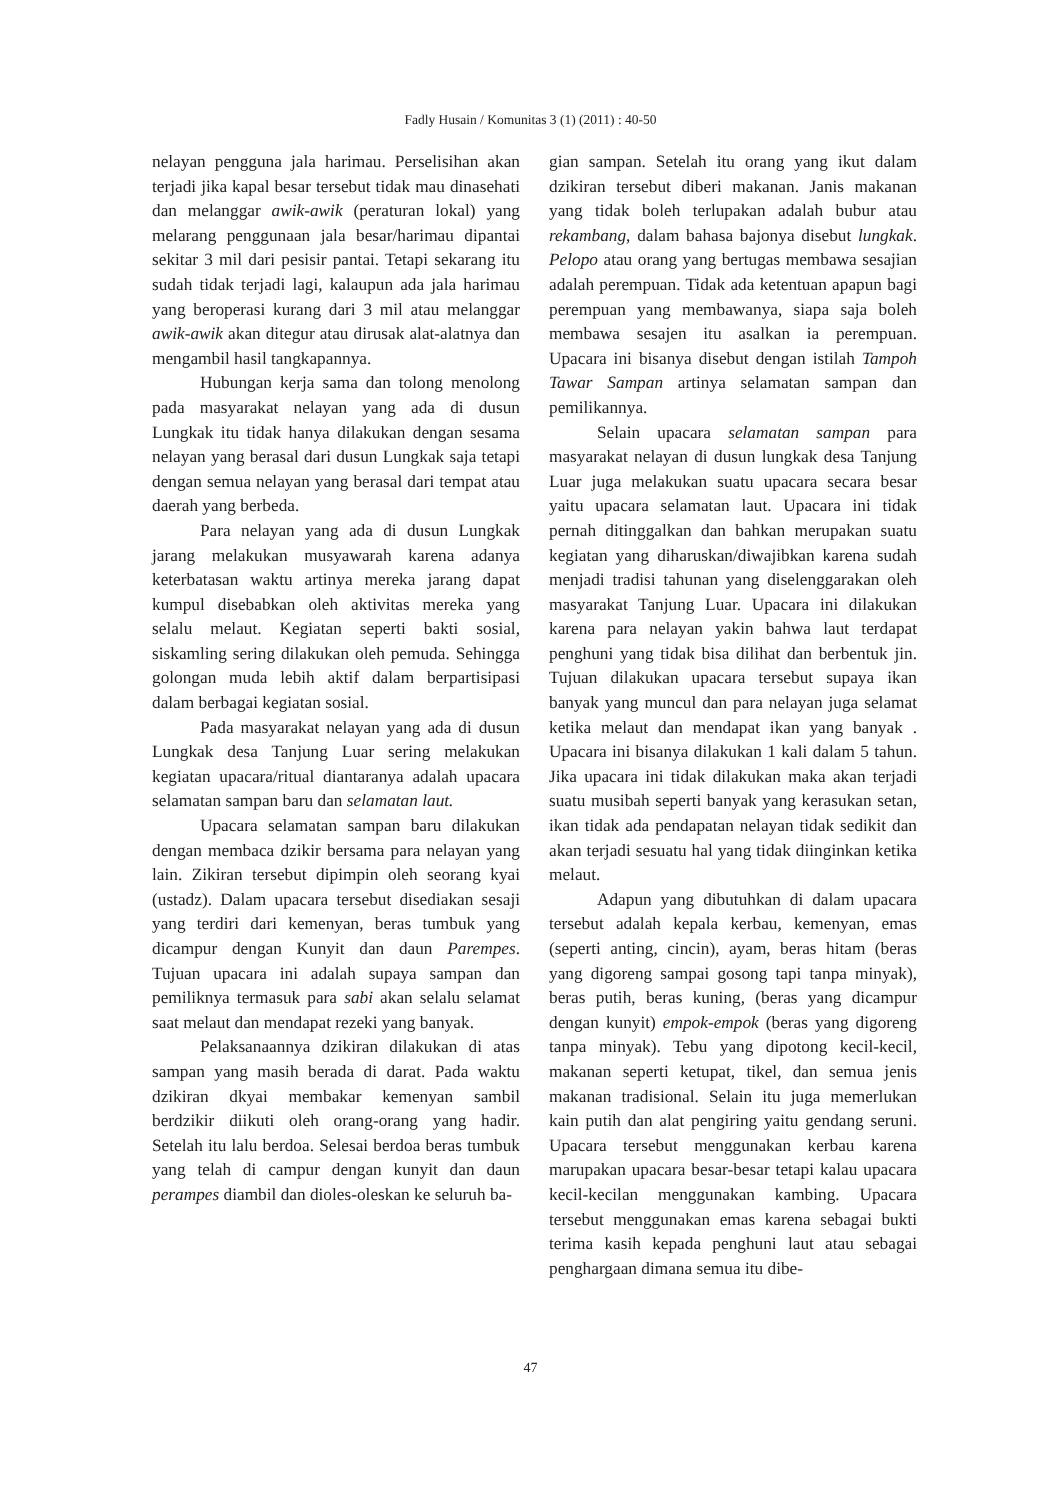Fadly Husain / Komunitas 3 (1) (2011) : 40-50
nelayan pengguna jala harimau. Perselisihan akan terjadi jika kapal besar tersebut tidak mau dinasehati dan melanggar awik-awik (peraturan lokal) yang melarang penggunaan jala besar/harimau dipantai sekitar 3 mil dari pesisir pantai. Tetapi sekarang itu sudah tidak terjadi lagi, kalaupun ada jala harimau yang beroperasi kurang dari 3 mil atau melanggar awik-awik akan ditegur atau dirusak alat-alatnya dan mengambil hasil tangkapannya.
Hubungan kerja sama dan tolong menolong pada masyarakat nelayan yang ada di dusun Lungkak itu tidak hanya dilakukan dengan sesama nelayan yang berasal dari dusun Lungkak saja tetapi dengan semua nelayan yang berasal dari tempat atau daerah yang berbeda.
Para nelayan yang ada di dusun Lungkak jarang melakukan musyawarah karena adanya keterbatasan waktu artinya mereka jarang dapat kumpul disebabkan oleh aktivitas mereka yang selalu melaut. Kegiatan seperti bakti sosial, siskamling sering dilakukan oleh pemuda. Sehingga golongan muda lebih aktif dalam berpartisipasi dalam berbagai kegiatan sosial.
Pada masyarakat nelayan yang ada di dusun Lungkak desa Tanjung Luar sering melakukan kegiatan upacara/ritual diantaranya adalah upacara selamatan sampan baru dan selamatan laut.
Upacara selamatan sampan baru dilakukan dengan membaca dzikir bersama para nelayan yang lain. Zikiran tersebut dipimpin oleh seorang kyai (ustadz). Dalam upacara tersebut disediakan sesaji yang terdiri dari kemenyan, beras tumbuk yang dicampur dengan Kunyit dan daun Parempes. Tujuan upacara ini adalah supaya sampan dan pemiliknya termasuk para sabi akan selalu selamat saat melaut dan mendapat rezeki yang banyak.
Pelaksanaannya dzikiran dilakukan di atas sampan yang masih berada di darat. Pada waktu dzikiran dkyai membakar kemenyan sambil berdzikir diikuti oleh orang-orang yang hadir. Setelah itu lalu berdoa. Selesai berdoa beras tumbuk yang telah di campur dengan kunyit dan daun perampes diambil dan dioles-oleskan ke seluruh ba-
gian sampan. Setelah itu orang yang ikut dalam dzikiran tersebut diberi makanan. Janis makanan yang tidak boleh terlupakan adalah bubur atau rekambang, dalam bahasa bajonya disebut lungkak. Pelopo atau orang yang bertugas membawa sesajian adalah perempuan. Tidak ada ketentuan apapun bagi perempuan yang membawanya, siapa saja boleh membawa sesajen itu asalkan ia perempuan. Upacara ini bisanya disebut dengan istilah Tampoh Tawar Sampan artinya selamatan sampan dan pemilikannya.
Selain upacara selamatan sampan para masyarakat nelayan di dusun lungkak desa Tanjung Luar juga melakukan suatu upacara secara besar yaitu upacara selamatan laut. Upacara ini tidak pernah ditinggalkan dan bahkan merupakan suatu kegiatan yang diharuskan/diwajibkan karena sudah menjadi tradisi tahunan yang diselenggarakan oleh masyarakat Tanjung Luar. Upacara ini dilakukan karena para nelayan yakin bahwa laut terdapat penghuni yang tidak bisa dilihat dan berbentuk jin. Tujuan dilakukan upacara tersebut supaya ikan banyak yang muncul dan para nelayan juga selamat ketika melaut dan mendapat ikan yang banyak . Upacara ini bisanya dilakukan 1 kali dalam 5 tahun. Jika upacara ini tidak dilakukan maka akan terjadi suatu musibah seperti banyak yang kerasukan setan, ikan tidak ada pendapatan nelayan tidak sedikit dan akan terjadi sesuatu hal yang tidak diinginkan ketika melaut.
Adapun yang dibutuhkan di dalam upacara tersebut adalah kepala kerbau, kemenyan, emas (seperti anting, cincin), ayam, beras hitam (beras yang digoreng sampai gosong tapi tanpa minyak), beras putih, beras kuning, (beras yang dicampur dengan kunyit) empok-empok (beras yang digoreng tanpa minyak). Tebu yang dipotong kecil-kecil, makanan seperti ketupat, tikel, dan semua jenis makanan tradisional. Selain itu juga memerlukan kain putih dan alat pengiring yaitu gendang seruni. Upacara tersebut menggunakan kerbau karena marupakan upacara besar-besar tetapi kalau upacara kecil-kecilan menggunakan kambing. Upacara tersebut menggunakan emas karena sebagai bukti terima kasih kepada penghuni laut atau sebagai penghargaan dimana semua itu dibe-
47